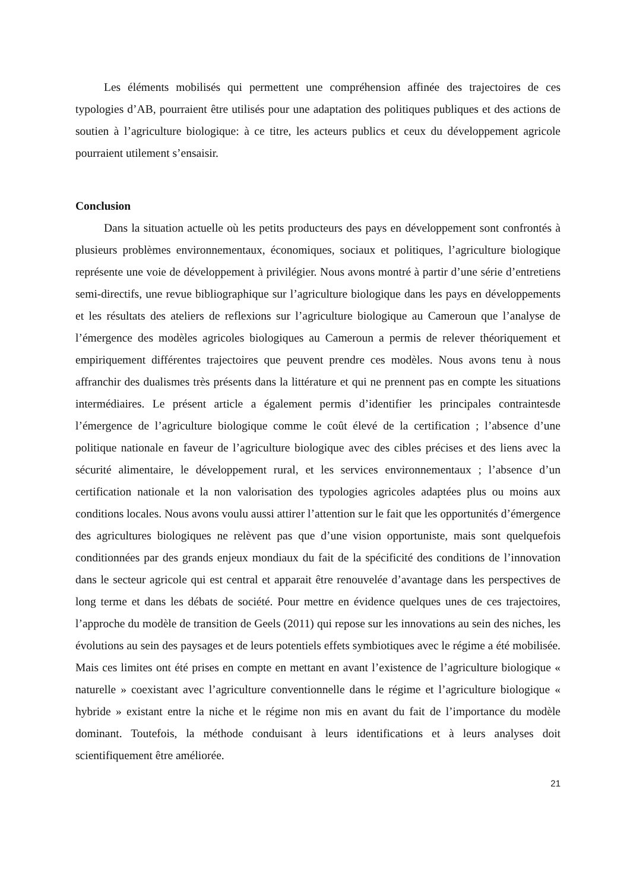Les éléments mobilisés qui permettent une compréhension affinée des trajectoires de ces typologies d’AB, pourraient être utilisés pour une adaptation des politiques publiques et des actions de soutien à l’agriculture biologique: à ce titre, les acteurs publics et ceux du développement agricole pourraient utilement s’ensaisir.
Conclusion
Dans la situation actuelle où les petits producteurs des pays en développement sont confrontés à plusieurs problèmes environnementaux, économiques, sociaux et politiques, l’agriculture biologique représente une voie de développement à privilégier. Nous avons montré à partir d’une série d’entretiens semi-directifs, une revue bibliographique sur l’agriculture biologique dans les pays en développements et les résultats des ateliers de reflexions sur l’agriculture biologique au Cameroun que l’analyse de l’émergence des modèles agricoles biologiques au Cameroun a permis de relever théoriquement et empiriquement différentes trajectoires que peuvent prendre ces modèles. Nous avons tenu à nous affranchir des dualismes très présents dans la littérature et qui ne prennent pas en compte les situations intermédiaires. Le présent article a également permis d’identifier les principales contraintesde l’émergence de l’agriculture biologique comme le coût élevé de la certification ; l’absence d’une politique nationale en faveur de l’agriculture biologique avec des cibles précises et des liens avec la sécurité alimentaire, le développement rural, et les services environnementaux ; l’absence d’un certification nationale et la non valorisation des typologies agricoles adaptées plus ou moins aux conditions locales. Nous avons voulu aussi attirer l’attention sur le fait que les opportunités d’émergence des agricultures biologiques ne relèvent pas que d’une vision opportuniste, mais sont quelquefois conditionnées par des grands enjeux mondiaux du fait de la spécificité des conditions de l’innovation dans le secteur agricole qui est central et apparait être renouvelée d’avantage dans les perspectives de long terme et dans les débats de société. Pour mettre en évidence quelques unes de ces trajectoires, l’approche du modèle de transition de Geels (2011) qui repose sur les innovations au sein des niches, les évolutions au sein des paysages et de leurs potentiels effets symbiotiques avec le régime a été mobilisée. Mais ces limites ont été prises en compte en mettant en avant l’existence de l’agriculture biologique « naturelle » coexistant avec l’agriculture conventionnelle dans le régime et l’agriculture biologique « hybride » existant entre la niche et le régime non mis en avant du fait de l’importance du modèle dominant. Toutefois, la méthode conduisant à leurs identifications et à leurs analyses doit scientifiquement être améliorée.
21